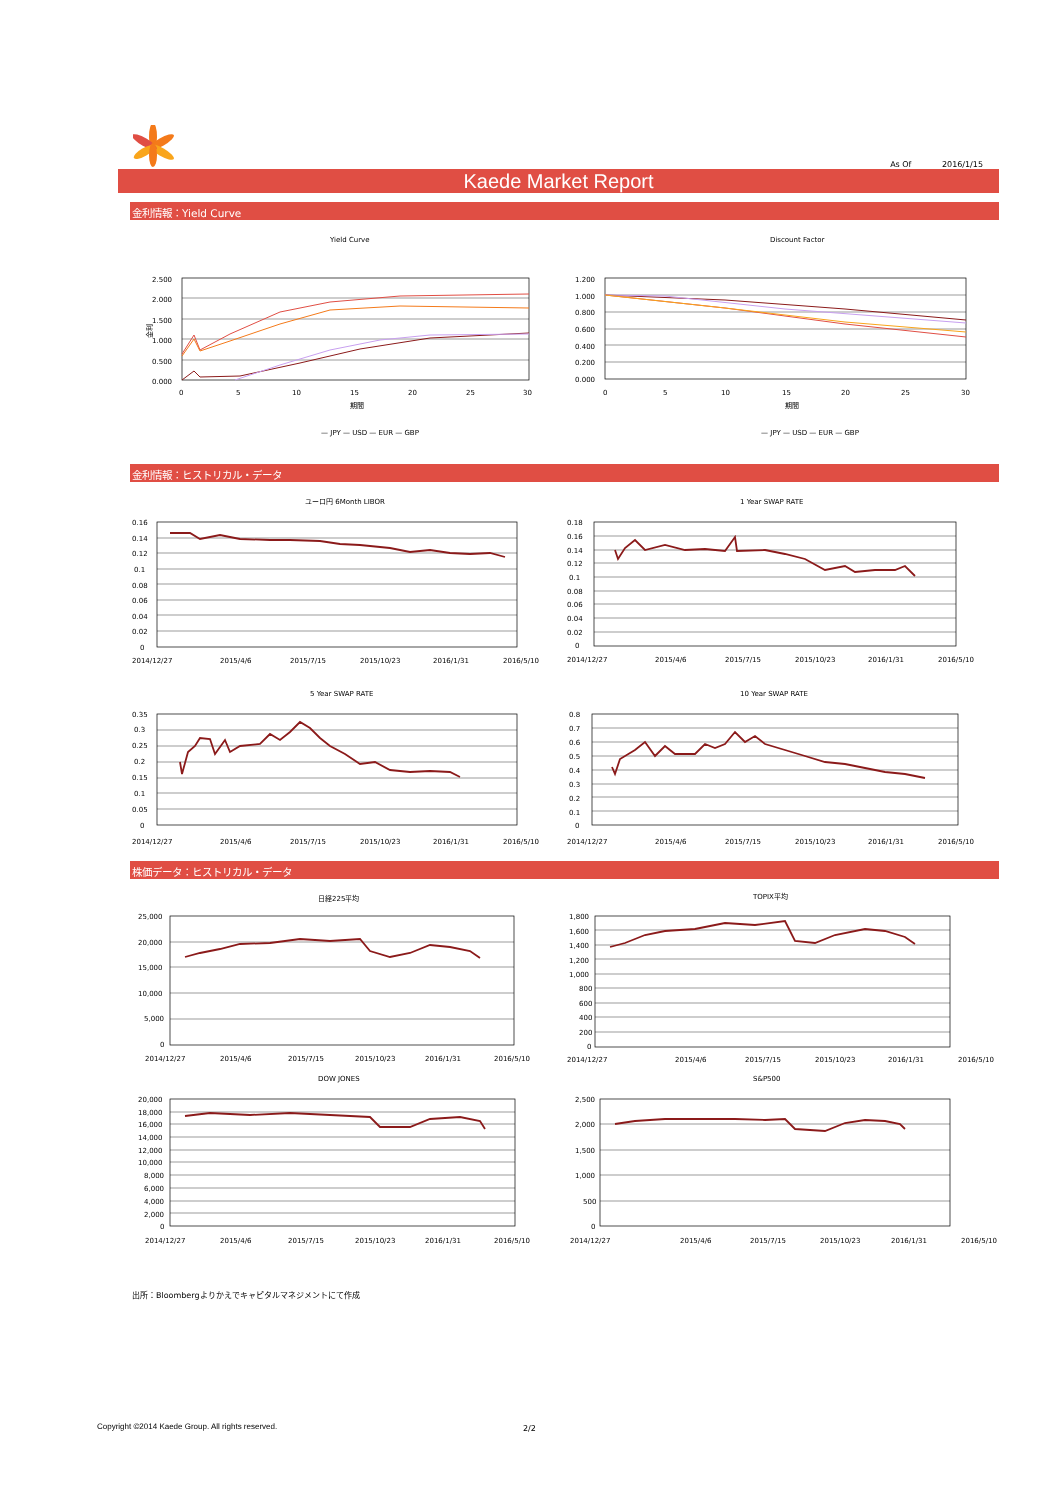As Of 2016/1/15
Kaede Market Report
金利情報：Yield Curve
Yield Curve
金利
2.500
2.000
1.500
1.000
0.500
0.000
0
5
10
15
20
25
30
期間
— JPY — USD — EUR — GBP
Discount Factor
1.200
1.000
0.800
0.600
0.400
0.200
0.000
0
5
10
15
20
25
30
期間
— JPY — USD — EUR — GBP
金利情報：ヒストリカル・データ
ユーロ円 6Month LIBOR
0.16
0.14
0.12
0.1
0.08
0.06
0.04
0.02
0
2014/12/27
2015/4/6
2015/7/15
2015/10/23
2016/1/31
2016/5/10
1 Year SWAP RATE
0.18
0.16
0.14
0.12
0.1
0.08
0.06
0.04
0.02
0
2014/12/27
2015/4/6
2015/7/15
2015/10/23
2016/1/31
2016/5/10
5 Year SWAP RATE
0.35
0.3
0.25
0.2
0.15
0.1
0.05
0
2014/12/27
2015/4/6
2015/7/15
2015/10/23
2016/1/31
2016/5/10
10 Year SWAP RATE
0.8
0.7
0.6
0.5
0.4
0.3
0.2
0.1
0
2014/12/27
2015/4/6
2015/7/15
2015/10/23
2016/1/31
2016/5/10
株価データ：ヒストリカル・データ
日経225平均
25,000
20,000
15,000
10,000
5,000
0
2014/12/27
2015/4/6
2015/7/15
2015/10/23
2016/1/31
2016/5/10
TOPIX平均
1,800
1,600
1,400
1,200
1,000
800
600
400
200
0
2014/12/27
2015/4/6
2015/7/15
2015/10/23
2016/1/31
2016/5/10
DOW JONES
20,000
18,000
16,000
14,000
12,000
10,000
8,000
6,000
4,000
2,000
0
2014/12/27
2015/4/6
2015/7/15
2015/10/23
2016/1/31
2016/5/10
S&P500
2,500
2,000
1,500
1,000
500
0
2014/12/27
2015/4/6
2015/7/15
2015/10/23
2016/1/31
2016/5/10
出所：Bloombergよりかえでキャピタルマネジメントにて作成
Copyright ©2014 Kaede Group. All rights reserved. 2/2